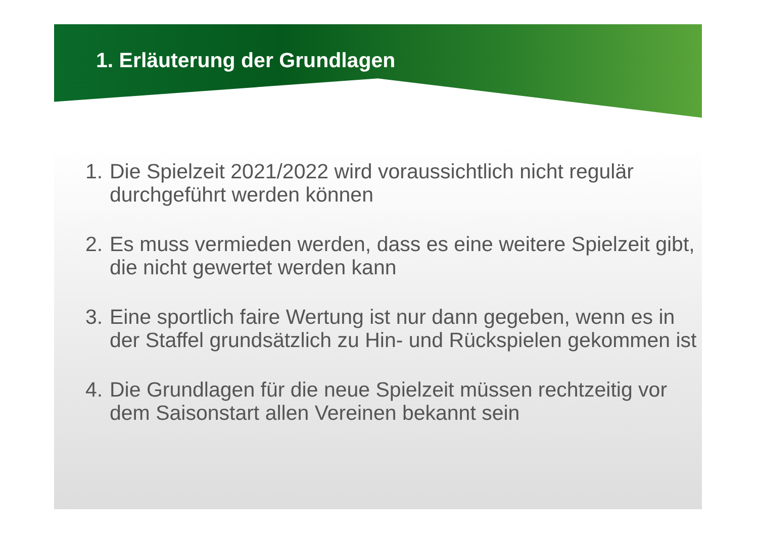1. Erläuterung der Grundlagen
1. Die Spielzeit 2021/2022 wird voraussichtlich nicht regulär durchgeführt werden können
2. Es muss vermieden werden, dass es eine weitere Spielzeit gibt, die nicht gewertet werden kann
3. Eine sportlich faire Wertung ist nur dann gegeben, wenn es in der Staffel grundsätzlich zu Hin- und Rückspielen gekommen ist
4. Die Grundlagen für die neue Spielzeit müssen rechtzeitig vor dem Saisonstart allen Vereinen bekannt sein